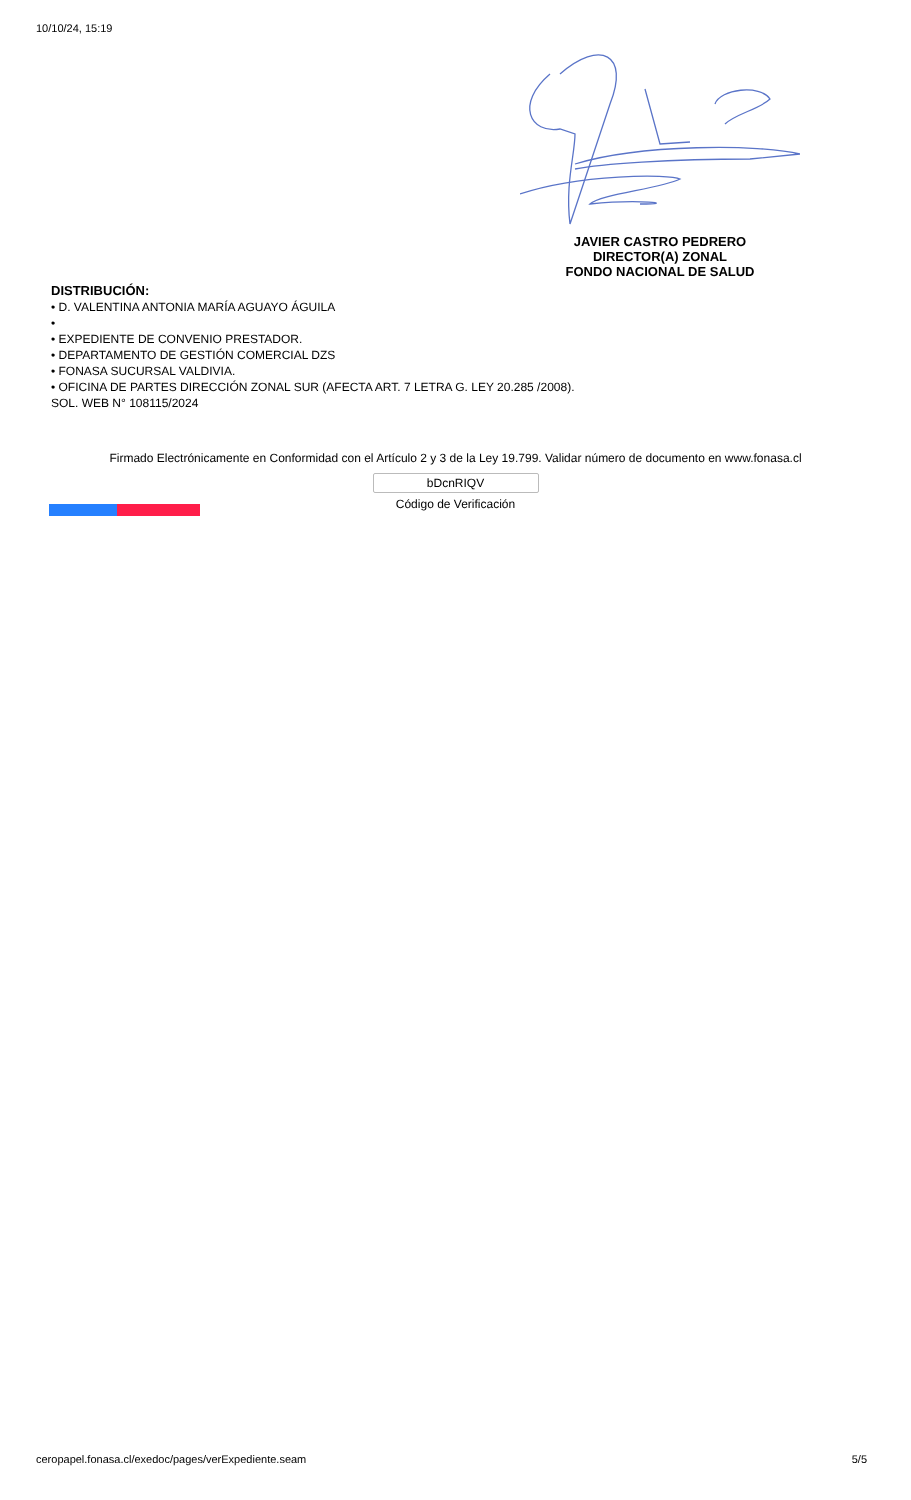10/10/24, 15:19
JAVIER CASTRO PEDRERO
DIRECTOR(A) ZONAL
FONDO NACIONAL DE SALUD
DISTRIBUCIÓN:
• D. VALENTINA ANTONIA MARÍA AGUAYO ÁGUILA
•
• EXPEDIENTE DE CONVENIO PRESTADOR.
• DEPARTAMENTO DE GESTIÓN COMERCIAL DZS
• FONASA SUCURSAL VALDIVIA.
• OFICINA DE PARTES DIRECCIÓN ZONAL SUR (AFECTA ART. 7 LETRA G. LEY 20.285 /2008).
SOL. WEB N° 108115/2024
Firmado Electrónicamente en Conformidad con el Artículo 2 y 3 de la Ley 19.799. Validar número de documento en www.fonasa.cl
bDcnRIQV
Código de Verificación
ceropapel.fonasa.cl/exedoc/pages/verExpediente.seam 5/5